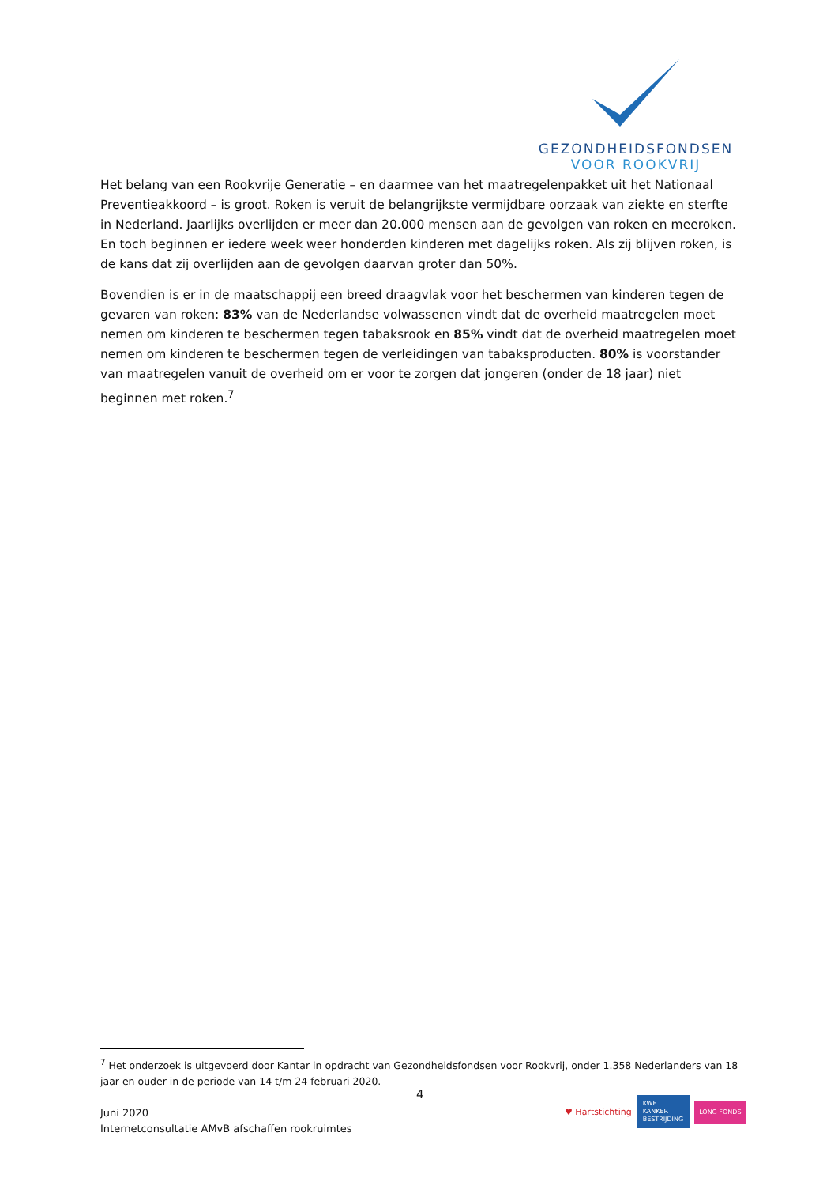GEZONDHEIDSFONDSEN
VOOR ROOKVRIJ
Het belang van een Rookvrije Generatie – en daarmee van het maatregelenpakket uit het Nationaal Preventieakkoord – is groot. Roken is veruit de belangrijkste vermijdbare oorzaak van ziekte en sterfte in Nederland. Jaarlijks overlijden er meer dan 20.000 mensen aan de gevolgen van roken en meeroken. En toch beginnen er iedere week weer honderden kinderen met dagelijks roken. Als zij blijven roken, is de kans dat zij overlijden aan de gevolgen daarvan groter dan 50%.
Bovendien is er in de maatschappij een breed draagvlak voor het beschermen van kinderen tegen de gevaren van roken: 83% van de Nederlandse volwassenen vindt dat de overheid maatregelen moet nemen om kinderen te beschermen tegen tabaksrook en 85% vindt dat de overheid maatregelen moet nemen om kinderen te beschermen tegen de verleidingen van tabaksproducten. 80% is voorstander van maatregelen vanuit de overheid om er voor te zorgen dat jongeren (onder de 18 jaar) niet beginnen met roken.<sup>7</sup>
<sup>7</sup> Het onderzoek is uitgevoerd door Kantar in opdracht van Gezondheidsfondsen voor Rookvrij, onder 1.358 Nederlanders van 18 jaar en ouder in de periode van 14 t/m 24 februari 2020.
4
Juni 2020
Internetconsultatie AMvB afschaffen rookruimtes
♥ Hartstichting KWF
KANKER
BESTRIJDING LONG FONDS